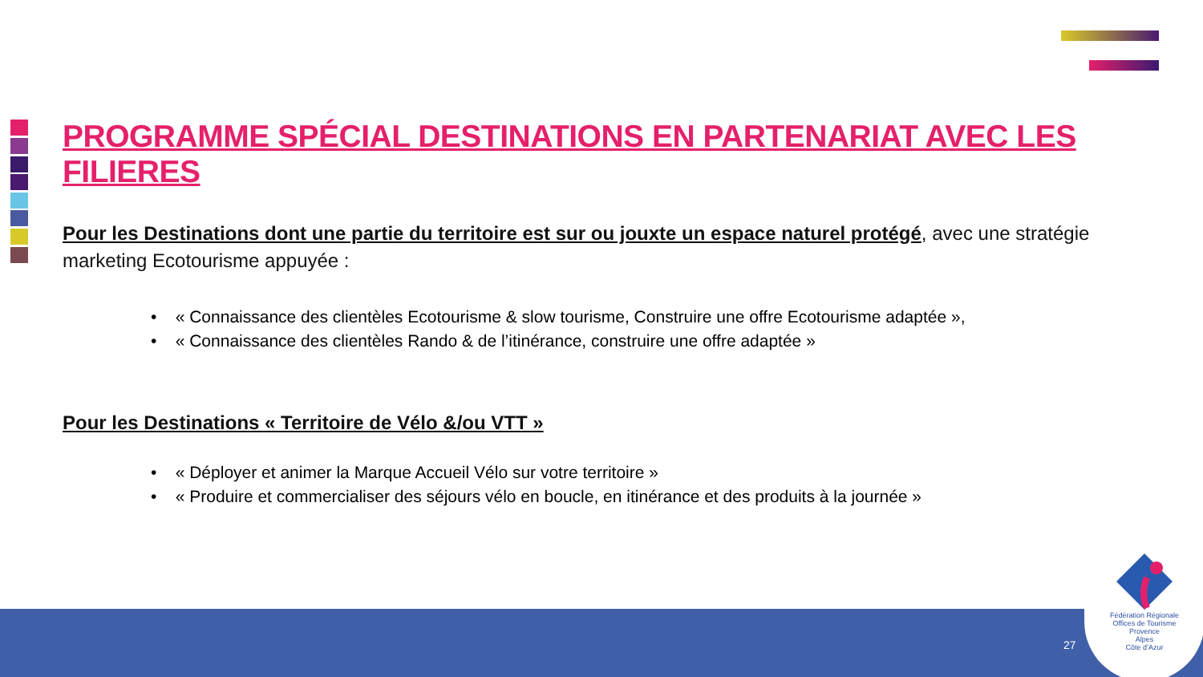PROGRAMME SPÉCIAL DESTINATIONS EN PARTENARIAT AVEC LES FILIERES
Pour les Destinations dont une partie du territoire est sur ou jouxte un espace naturel protégé, avec une stratégie marketing Ecotourisme appuyée :
• « Connaissance des clientèles Ecotourisme & slow tourisme, Construire une offre Ecotourisme adaptée »,
• « Connaissance des clientèles Rando & de l’itinérance, construire une offre adaptée »
Pour les Destinations « Territoire de Vélo &/ou VTT »
• « Déployer et animer la Marque Accueil Vélo sur votre territoire »
• « Produire et commercialiser des séjours vélo en boucle, en itinérance et des produits à la journée »
27
Fédération Régionale
Offices de Tourisme
Provence
Alpes
Côte d’Azur